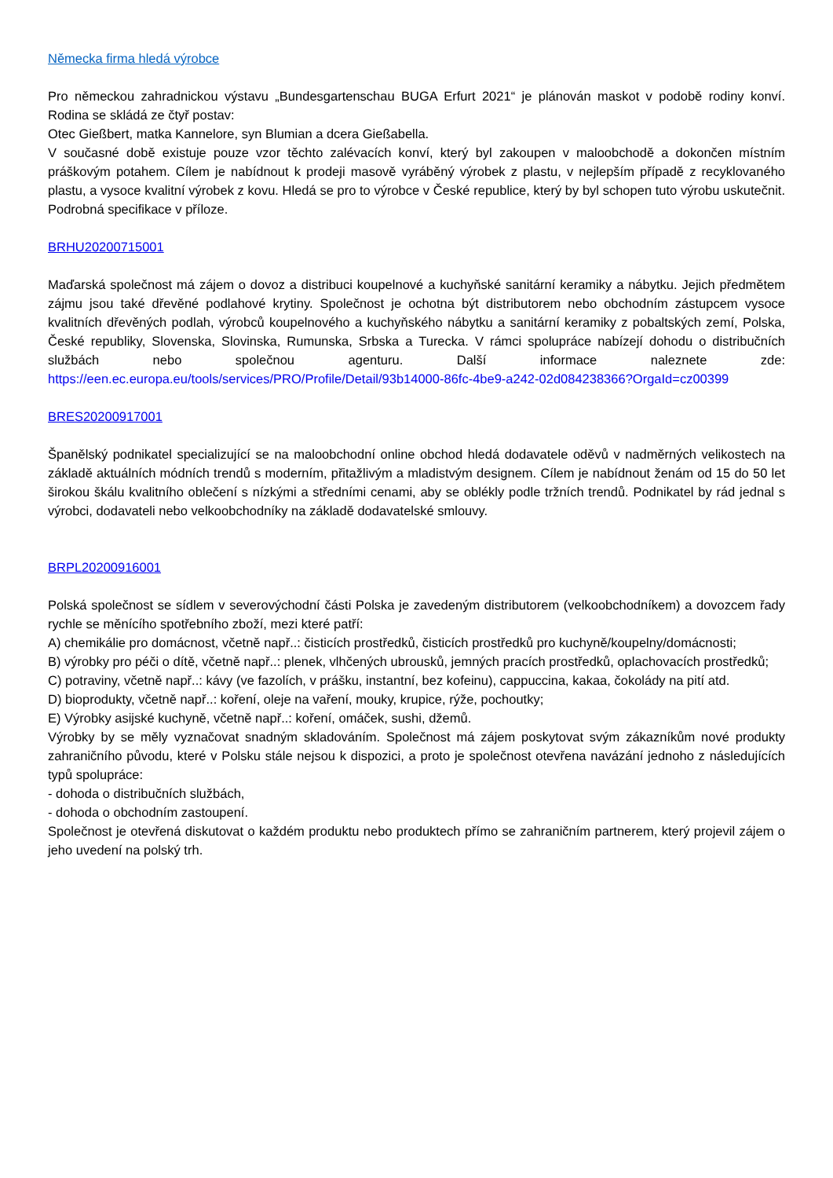Německa firma hledá výrobce
Pro německou zahradnickou výstavu „Bundesgartenschau BUGA Erfurt 2021“ je plánován maskot v podobě rodiny konví. Rodina se skládá ze čtyř postav:
Otec Gießbert, matka Kannelore, syn Blumian a dcera Gießabella.
V současné době existuje pouze vzor těchto zalévacích konví, který byl zakoupen v maloobchodě a dokončen místním práškovým potahem. Cílem je nabídnout k prodeji masově vyráběný výrobek z plastu, v nejlepším případě z recyklovaného plastu, a vysoce kvalitní výrobek z kovu. Hledá se pro to výrobce v České republice, který by byl schopen tuto výrobu uskutečnit. Podrobná specifikace v příloze.
BRHU20200715001
Maďarská společnost má zájem o dovoz a distribuci koupelnové a kuchyňské sanitární keramiky a nábytku. Jejich předmětem zájmu jsou také dřevěné podlahové krytiny. Společnost je ochotna být distributorem nebo obchodním zástupcem vysoce kvalitních dřevěných podlah, výrobců koupelnového a kuchyňského nábytku a sanitární keramiky z pobaltských zemí, Polska, České republiky, Slovenska, Slovinska, Rumunska, Srbska a Turecka. V rámci spolupráce nabízejí dohodu o distribučních službách nebo společnou agenturu. Další informace naleznete zde: https://een.ec.europa.eu/tools/services/PRO/Profile/Detail/93b14000-86fc-4be9-a242-02d084238366?OrgaId=cz00399
BRES20200917001
Španělský podnikatel specializující se na maloobchodní online obchod hledá dodavatele oděvů v nadměrných velikostech na základě aktuálních módních trendů s moderním, přitažlivým a mladistvým designem. Cílem je nabídnout ženám od 15 do 50 let širokou škálu kvalitního oblečení s nízkými a středními cenami, aby se oblékly podle tržních trendů. Podnikatel by rád jednal s výrobci, dodavateli nebo velkoobchodníky na základě dodavatelské smlouvy.
BRPL20200916001
Polská společnost se sídlem v severovýchodní části Polska je zavedeným distributorem (velkoobchodníkem) a dovozcem řady rychle se měnícího spotřebního zboží, mezi které patří:
A) chemikálie pro domácnost, včetně např..: čisticích prostředků, čisticích prostředků pro kuchyně/koupelny/domácnosti;
B) výrobky pro péči o dítě, včetně např..: plenek, vlhčených ubrousků, jemných pracích prostředků, oplachovacích prostředků;
C) potraviny, včetně např..: kávy (ve fazolích, v prášku, instantní, bez kofeinu), cappuccina, kakaa, čokolády na pití atd.
D) bioprodukty, včetně např..: koření, oleje na vaření, mouky, krupice, rýže, pochoutky;
E) Výrobky asijské kuchyně, včetně např..: koření, omáček, sushi, džemů.
Výrobky by se měly vyznačovat snadným skladováním. Společnost má zájem poskytovat svým zákazníkům nové produkty zahraničního původu, které v Polsku stále nejsou k dispozici, a proto je společnost otevřena navázání jednoho z následujících typů spolupráce:
- dohoda o distribučních službách,
- dohoda o obchodním zastoupení.
Společnost je otevřená diskutovat o každém produktu nebo produktech přímo se zahraničním partnerem, který projevil zájem o jeho uvedení na polský trh.